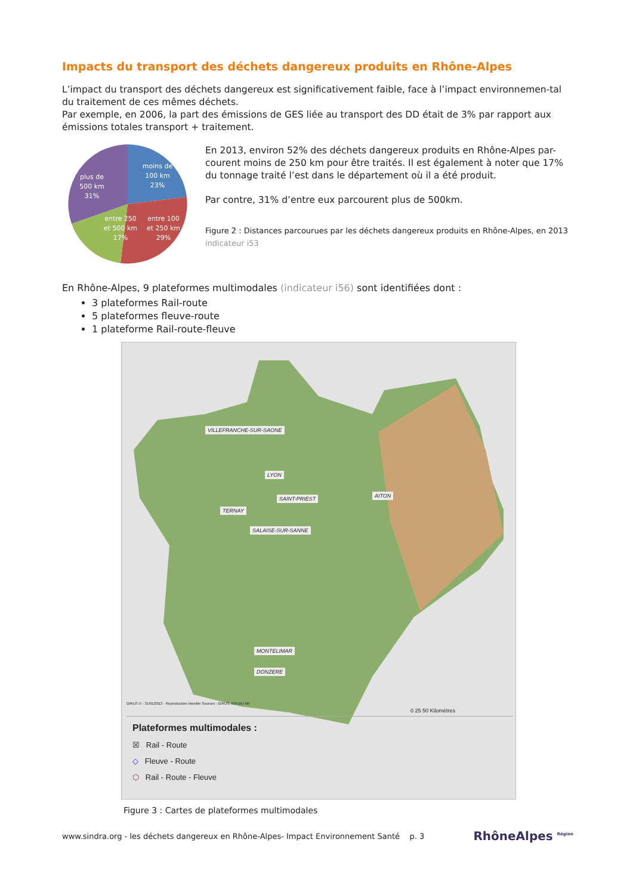Impacts du transport des déchets dangereux produits en Rhône-Alpes
L’impact du transport des déchets dangereux est significativement faible, face à l’impact environnemen-tal du traitement de ces mêmes déchets.
Par exemple, en 2006, la part des émissions de GES liée au transport des DD était de 3% par rapport aux émissions totales transport + traitement.
moins de
100 km
23%
entre 100
et 250 km
29%
entre 250
et 500 km
17%
plus de
500 km
31%
En 2013, environ 52% des déchets dangereux produits en Rhône-Alpes par-courent moins de 250 km pour être traités. Il est également à noter que 17% du tonnage traité l’est dans le département où il a été produit.
Par contre, 31% d’entre eux parcourent plus de 500km.
Figure 2 : Distances parcourues par les déchets dangereux produits en Rhône-Alpes, en 2013 indicateur i53
En Rhône-Alpes, 9 plateformes multimodales (indicateur i56) sont identifiées dont :
3 plateformes Rail-route
5 plateformes fleuve-route
1 plateforme Rail-route-fleuve
VILLEFRANCHE-SUR-SAONE
LYON
SAINT-PRIEST AITON
TERNAY
SALAISE-SUR-SANNE
MONTELIMAR
DONZERE
0 25 50 Kilomètres
GIRUS © - 31/01/2013 - Reproduction interdite Sources : GIRUS, IGN BD Alti
Plateformes multimodales :
☒ Rail - Route
◇ Fleuve - Route
⬡ Rail - Route - Fleuve
Figure 3 : Cartes de plateformes multimodales
www.sindra.org - les déchets dangereux en Rhône-Alpes- Impact Environnement Santé p. 3 RhôneAlpes <sup>Région</sup>